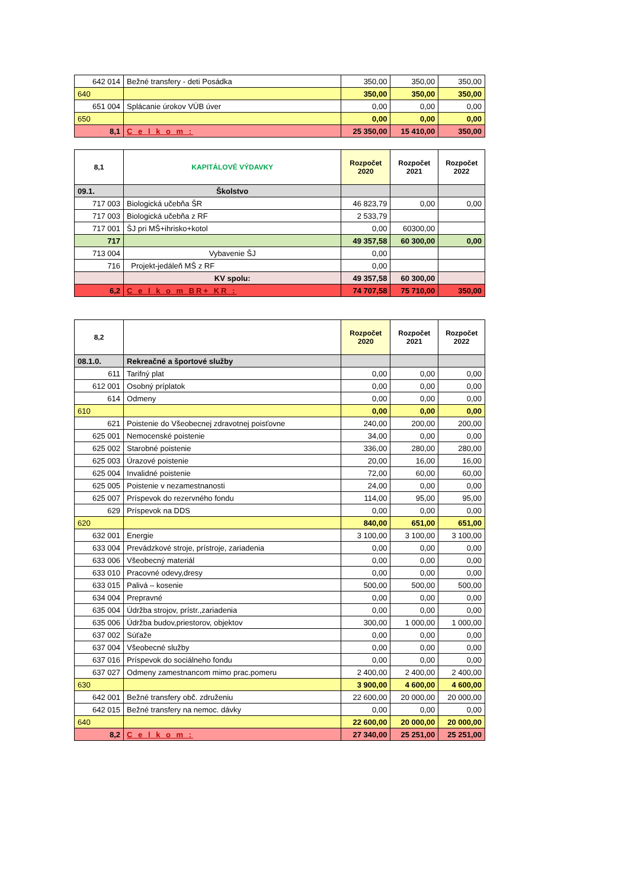| 642 014 | Bežné transfery - deti Posádka | 350,00 | 350,00 | 350,00 |
| 640 | | 350,00 | 350,00 | 350,00 |
| 651 004 | Splácanie úrokov VÚB úver | 0,00 | 0,00 | 0,00 |
| 650 | | 0,00 | 0,00 | 0,00 |
| 8,1 | C e l k o m : | 25 350,00 | 15 410,00 | 350,00 |
| 8,1 | KAPITÁLOVÉ VÝDAVKY | Rozpočet 2020 | Rozpočet 2021 | Rozpočet 2022 |
| --- | --- | --- | --- | --- |
| 09.1. | Školstvo | | | |
| 717 003 | Biologická učebňa ŠR | 46 823,79 | 0,00 | 0,00 |
| 717 003 | Biologická učebňa z RF | 2 533,79 | | |
| 717 001 | ŠJ pri MŠ+ihrisko+kotol | 0,00 | 60300,00 | |
| 717 | | 49 357,58 | 60 300,00 | 0,00 |
| 713 004 | Vybavenie ŠJ | 0,00 | | |
| 716 | Projekt-jedáleň MŠ z RF | 0,00 | | |
| | KV spolu: | 49 357,58 | 60 300,00 | |
| 6,2 | C e l k o m BR+ KR : | 74 707,58 | 75 710,00 | 350,00 |
| 8,2 | | Rozpočet 2020 | Rozpočet 2021 | Rozpočet 2022 |
| --- | --- | --- | --- | --- |
| 08.1.0. | Rekreačné a športové služby | | | |
| 611 | Tarifný plat | 0,00 | 0,00 | 0,00 |
| 612 001 | Osobný príplatok | 0,00 | 0,00 | 0,00 |
| 614 | Odmeny | 0,00 | 0,00 | 0,00 |
| 610 | | 0,00 | 0,00 | 0,00 |
| 621 | Poistenie do Všeobecnej zdravotnej poisťovne | 240,00 | 200,00 | 200,00 |
| 625 001 | Nemocenské poistenie | 34,00 | 0,00 | 0,00 |
| 625 002 | Starobné poistenie | 336,00 | 280,00 | 280,00 |
| 625 003 | Úrazové poistenie | 20,00 | 16,00 | 16,00 |
| 625 004 | Invalidné poistenie | 72,00 | 60,00 | 60,00 |
| 625 005 | Poistenie v nezamestnanosti | 24,00 | 0,00 | 0,00 |
| 625 007 | Príspevok do rezervného fondu | 114,00 | 95,00 | 95,00 |
| 629 | Príspevok na DDS | 0,00 | 0,00 | 0,00 |
| 620 | | 840,00 | 651,00 | 651,00 |
| 632 001 | Energie | 3 100,00 | 3 100,00 | 3 100,00 |
| 633 004 | Prevádzkové stroje, prístroje, zariadenia | 0,00 | 0,00 | 0,00 |
| 633 006 | Všeobecný materiál | 0,00 | 0,00 | 0,00 |
| 633 010 | Pracovné odevy,dresy | 0,00 | 0,00 | 0,00 |
| 633 015 | Palivá – kosenie | 500,00 | 500,00 | 500,00 |
| 634 004 | Prepravné | 0,00 | 0,00 | 0,00 |
| 635 004 | Údržba strojov, prístr.,zariadenia | 0,00 | 0,00 | 0,00 |
| 635 006 | Údržba budov,priestorov, objektov | 300,00 | 1 000,00 | 1 000,00 |
| 637 002 | Súťaže | 0,00 | 0,00 | 0,00 |
| 637 004 | Všeobecné služby | 0,00 | 0,00 | 0,00 |
| 637 016 | Príspevok do sociálneho fondu | 0,00 | 0,00 | 0,00 |
| 637 027 | Odmeny zamestnancom mimo prac.pomeru | 2 400,00 | 2 400,00 | 2 400,00 |
| 630 | | 3 900,00 | 4 600,00 | 4 600,00 |
| 642 001 | Bežné transfery obč. združeniu | 22 600,00 | 20 000,00 | 20 000,00 |
| 642 015 | Bežné transfery na nemoc. dávky | 0,00 | 0,00 | 0,00 |
| 640 | | 22 600,00 | 20 000,00 | 20 000,00 |
| 8,2 | C e l k o m : | 27 340,00 | 25 251,00 | 25 251,00 |